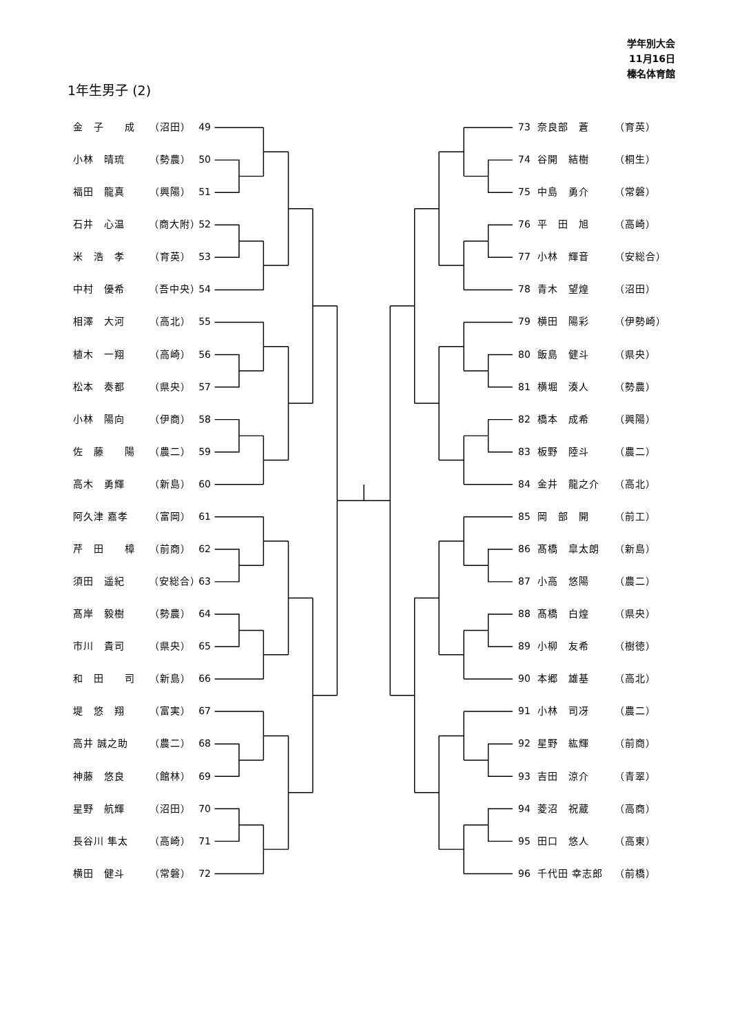学年別大会
11月16日
榛名体育館
1年生男子 (2)
金　子　　成 （沼田） 49
小林　晴琉 （勢農） 50
福田　龍真 （興陽） 51
石井　心温 （商大附） 52
米　浩　孝 （育英） 53
中村　優希 （吾中央） 54
相澤　大河 （高北） 55
植木　一翔 （高崎） 56
松本　奏都 （県央） 57
小林　陽向 （伊商） 58
佐　藤　　陽 （農二） 59
高木　勇輝 （新島） 60
阿久津 嘉孝 （富岡） 61
芹　田　　樟 （前商） 62
須田　遥紀 （安総合） 63
髙岸　毅樹 （勢農） 64
市川　貴司 （県央） 65
和　田　　司 （新島） 66
堤　悠　翔 （富実） 67
高井 誠之助 （農二） 68
神藤　悠良 （館林） 69
星野　航輝 （沼田） 70
長谷川 隼太 （高崎） 71
横田　健斗 （常磐） 72
73 奈良部　蒼 （育英）
74 谷開　結樹 （桐生）
75 中島　勇介 （常磐）
76 平　田　旭 （高崎）
77 小林　輝音 （安総合）
78 青木　望煌 （沼田）
79 横田　陽彩 （伊勢崎）
80 飯島　健斗 （県央）
81 横堀　湊人 （勢農）
82 橋本　成希 （興陽）
83 板野　陸斗 （農二）
84 金井　龍之介 （高北）
85 岡　部　開 （前工）
86 髙橋　皐太朗 （新島）
87 小高　悠陽 （農二）
88 髙橋　白煌 （県央）
89 小柳　友希 （樹徳）
90 本郷　雄基 （高北）
91 小林　司冴 （農二）
92 星野　紘輝 （前商）
93 吉田　涼介 （青翠）
94 菱沼　祝蔵 （高商）
95 田口　悠人 （高東）
96 千代田 幸志郎 （前橋）